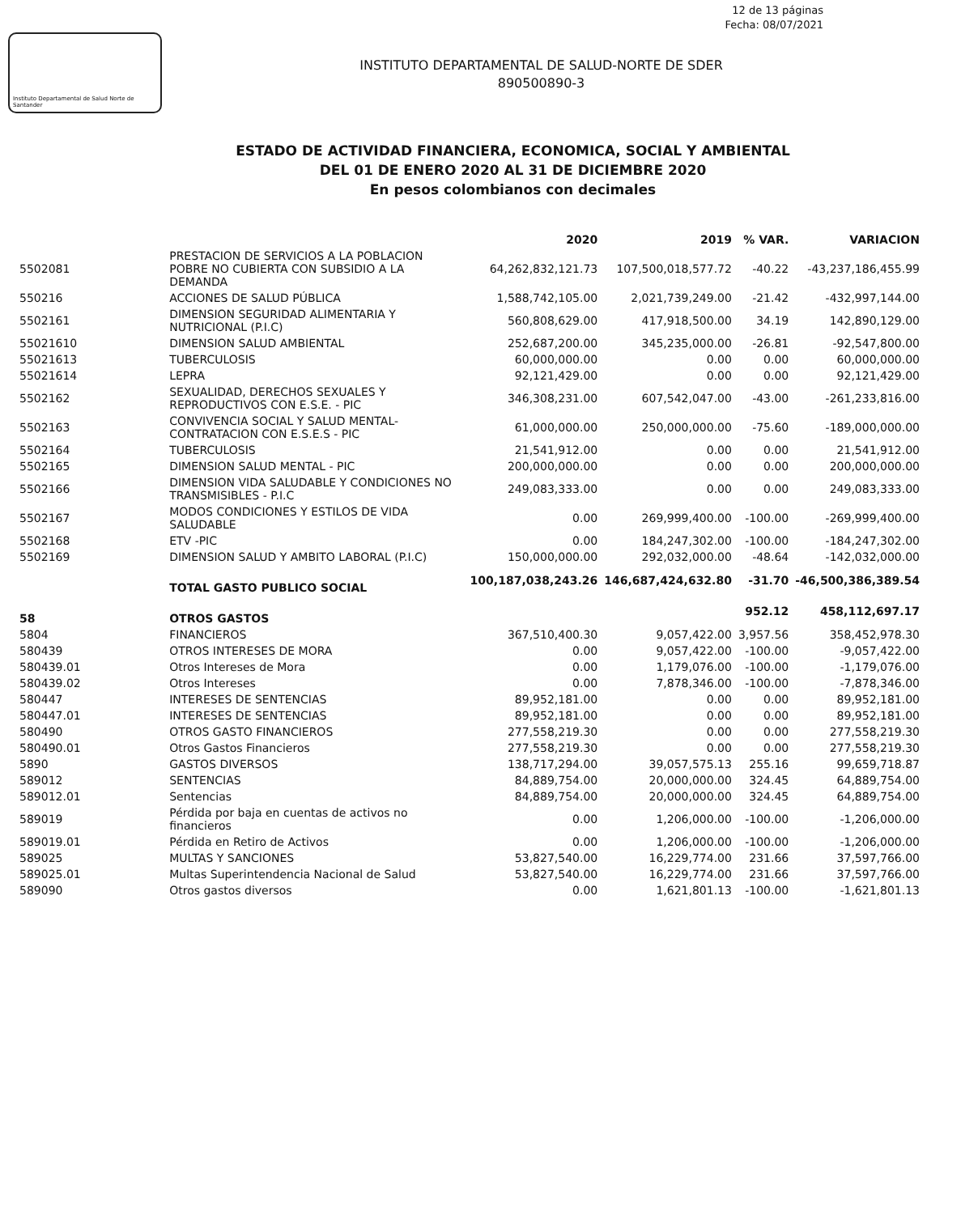12 de 13 páginas
Fecha: 08/07/2021
Instituto Departamental de Salud Norte de Santander
INSTITUTO DEPARTAMENTAL DE SALUD-NORTE DE SDER
890500890-3
ESTADO DE ACTIVIDAD FINANCIERA, ECONOMICA, SOCIAL Y AMBIENTAL
DEL 01 DE ENERO 2020 AL 31 DE DICIEMBRE 2020
En pesos colombianos con decimales
| | | 2020 | 2019 | % VAR. | VARIACION |
| --- | --- | --- | --- | --- | --- |
| 5502081 | PRESTACION DE SERVICIOS A LA POBLACION POBRE NO CUBIERTA CON SUBSIDIO A LA DEMANDA | 64,262,832,121.73 | 107,500,018,577.72 | -40.22 | -43,237,186,455.99 |
| 550216 | ACCIONES DE SALUD PÚBLICA | 1,588,742,105.00 | 2,021,739,249.00 | -21.42 | -432,997,144.00 |
| 5502161 | DIMENSION SEGURIDAD ALIMENTARIA Y NUTRICIONAL (P.I.C) | 560,808,629.00 | 417,918,500.00 | 34.19 | 142,890,129.00 |
| 55021610 | DIMENSION SALUD AMBIENTAL | 252,687,200.00 | 345,235,000.00 | -26.81 | -92,547,800.00 |
| 55021613 | TUBERCULOSIS | 60,000,000.00 | 0.00 | 0.00 | 60,000,000.00 |
| 55021614 | LEPRA | 92,121,429.00 | 0.00 | 0.00 | 92,121,429.00 |
| 5502162 | SEXUALIDAD, DERECHOS SEXUALES Y REPRODUCTIVOS CON E.S.E. - PIC | 346,308,231.00 | 607,542,047.00 | -43.00 | -261,233,816.00 |
| 5502163 | CONVIVENCIA SOCIAL Y SALUD MENTAL-CONTRATACION CON E.S.E.S - PIC | 61,000,000.00 | 250,000,000.00 | -75.60 | -189,000,000.00 |
| 5502164 | TUBERCULOSIS | 21,541,912.00 | 0.00 | 0.00 | 21,541,912.00 |
| 5502165 | DIMENSION SALUD MENTAL - PIC | 200,000,000.00 | 0.00 | 0.00 | 200,000,000.00 |
| 5502166 | DIMENSION VIDA SALUDABLE Y CONDICIONES NO TRANSMISIBLES - P.I.C | 249,083,333.00 | 0.00 | 0.00 | 249,083,333.00 |
| 5502167 | MODOS CONDICIONES Y ESTILOS DE VIDA SALUDABLE | 0.00 | 269,999,400.00 | -100.00 | -269,999,400.00 |
| 5502168 | ETV -PIC | 0.00 | 184,247,302.00 | -100.00 | -184,247,302.00 |
| 5502169 | DIMENSION SALUD Y AMBITO LABORAL (P.I.C) | 150,000,000.00 | 292,032,000.00 | -48.64 | -142,032,000.00 |
| | TOTAL GASTO PUBLICO SOCIAL | 100,187,038,243.26 | 146,687,424,632.80 | -31.70 | -46,500,386,389.54 |
| 58 | OTROS GASTOS | | | 952.12 | 458,112,697.17 |
| 5804 | FINANCIEROS | 367,510,400.30 | 9,057,422.00 | 3,957.56 | 358,452,978.30 |
| 580439 | OTROS INTERESES DE MORA | 0.00 | 9,057,422.00 | -100.00 | -9,057,422.00 |
| 580439.01 | Otros Intereses de Mora | 0.00 | 1,179,076.00 | -100.00 | -1,179,076.00 |
| 580439.02 | Otros Intereses | 0.00 | 7,878,346.00 | -100.00 | -7,878,346.00 |
| 580447 | INTERESES DE SENTENCIAS | 89,952,181.00 | 0.00 | 0.00 | 89,952,181.00 |
| 580447.01 | INTERESES DE SENTENCIAS | 89,952,181.00 | 0.00 | 0.00 | 89,952,181.00 |
| 580490 | OTROS GASTO FINANCIEROS | 277,558,219.30 | 0.00 | 0.00 | 277,558,219.30 |
| 580490.01 | Otros Gastos Financieros | 277,558,219.30 | 0.00 | 0.00 | 277,558,219.30 |
| 5890 | GASTOS DIVERSOS | 138,717,294.00 | 39,057,575.13 | 255.16 | 99,659,718.87 |
| 589012 | SENTENCIAS | 84,889,754.00 | 20,000,000.00 | 324.45 | 64,889,754.00 |
| 589012.01 | Sentencias | 84,889,754.00 | 20,000,000.00 | 324.45 | 64,889,754.00 |
| 589019 | Pérdida por baja en cuentas de activos no financieros | 0.00 | 1,206,000.00 | -100.00 | -1,206,000.00 |
| 589019.01 | Pérdida en Retiro de Activos | 0.00 | 1,206,000.00 | -100.00 | -1,206,000.00 |
| 589025 | MULTAS Y SANCIONES | 53,827,540.00 | 16,229,774.00 | 231.66 | 37,597,766.00 |
| 589025.01 | Multas Superintendencia Nacional de Salud | 53,827,540.00 | 16,229,774.00 | 231.66 | 37,597,766.00 |
| 589090 | Otros gastos diversos | 0.00 | 1,621,801.13 | -100.00 | -1,621,801.13 |